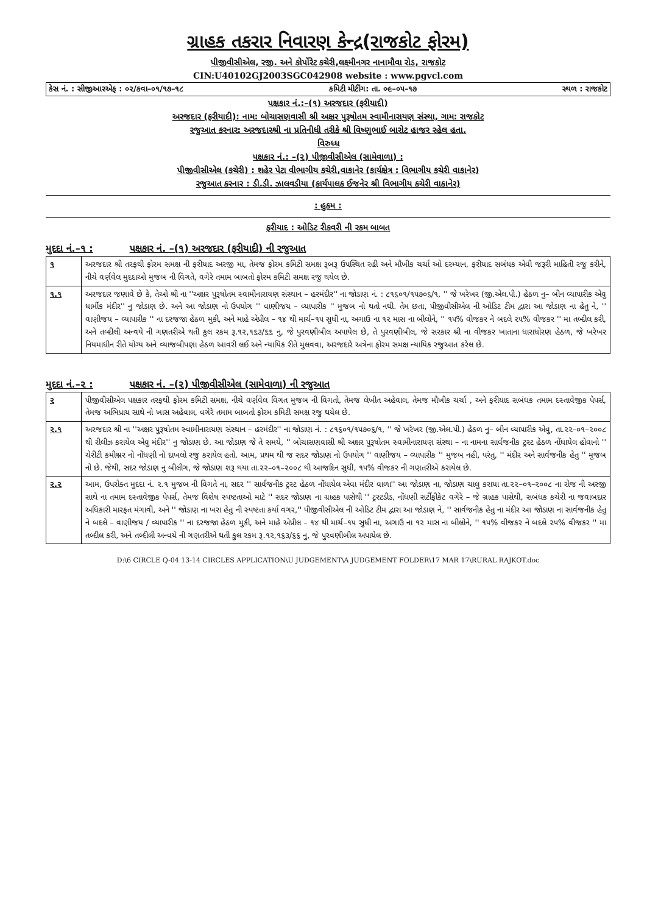ગ્રાહક તકરાર નિવારણ કેન્દ્ર(રાજકોટ ફોરમ)
પીજીવીસીએલ, રજી. અને કોર્પોરેટ કચેરી,લક્ષ્મીનગર નાનામૌવા રોડ, રાજકોટ
CIN:U40102GJ2003SGC042908 website : www.pgvcl.com
કેસ નં. : સીજીઆરએફ : ૦૨/કવા–૦૧/૧૭–૧૮ કમિટી મીટીંગ: તા. ૦૯–૦૫–૧૭ સ્થળ : રાજકોટ
પક્ષકાર નં.:–(૧) અરજદાર (ફરીયાદી)
અરજદાર (ફરીયાદી): નામ: બોચાસણવાસી શ્રી અક્ષર પુરૂષોતમ સ્વામીનારાયણ સંસ્થા, ગામ: રાજકોટ
રજુઆત કરનાર: અરજદારશ્રી ના પ્રતિનીધી તરીકે શ્રી વિષ્ણુભાઈ બારોટ હાજર રહેલ હતા.
વિરુધ્ધ
પક્ષકાર નં.: –(૨) પીજીવીસીએલ (સામેવાળા) :
પીજીવીસીએલ (કચેરી) : શહેર પેટા વીભાગીય કચેરી,વાકાનેર (કાર્યક્ષેત્ર : વિભાગીય કચેરી વાકાનેર)
રજુઆત કરનાર : ડી.ડી. ઝાલવડીયા (કાર્યપાલક ઈજનેર શ્રી વિભાગીય કચેરી વાકાનેર)
: હુકમ :
ફરીયાદ : ઓડિટ રીકવરી ની રકમ બાબત
મુદદા નં.–૧ : પક્ષકાર નં. –(૧) અરજદાર (ફરીયાદી) ની રજુઆત
| ૧ | અરજદાર શ્રી તરફથી ફોરમ સમક્ષ ની ફરીયાદ અરજી મા, તેમજ ફોરમ કમિટી સમક્ષ રૂબરૂ ઉપસ્થિત રહી અને મૌખીક ચર્ચા ઓ દરમ્યાન, ફરીયાદ સબંધક એવી જરૂરી માહિતી રજુ કરીને, નીચે વર્ણવેલ મુદદાઓ મુજબ ની વિગતે, વગેરે તમામ બાબતો ફોરમ કમિટી સમક્ષ રજુ થયેલ છે. |
| ૧.૧ | અરજદાર જણાવે છે કે, તેઓ શ્રી ના ''અક્ષર પુરૂષોતમ સ્વામીનારાયણ સંસ્થાન – હરમંદીર'' ના જોડાણ નં. : ૮૧૬૦૧/૧૫૭૦૬/૧, '' જે ખરેખર (જી.એલ.પી.) હેઠળ નુ– બીન વ્યાપારીક એવુ ધાર્મીક મંદીર'' નુ જોડાણ છે. અને આ જોડાણ નો ઉપયોગ '' વાણીજય – વ્યાપારીક '' મુજબ નો થતો નથી. તેમ છતા, પીજીવીસીએલ ની ઓડિટ ટીમ દ્વારા આ જોડાણ ના હેતુ ને, '' વાણીજય – વ્યાપારીક '' ના દરજજા હેઠળ મુકી, અને માહે એપ્રીલ – ૧૪ થી માર્ચ–૧૫ સુધી ના, અગાઉ ના ૧૨ માસ ના બીલોને, '' ૧૫% વીજકર ને બદલે ૨૫% વીજકર '' મા તબ્દીલ કરી, અને તબ્દીલી અન્વયે ની ગણતરીએ થતી કુલ રકમ રૂ.૧૨,૧૬૩/૬૬ નુ, જે પુરવણીબીલ અપાયેલ છે, તે પુરવણીબીલ, જે સરકાર શ્રી ના વીજકર ખાતાના ધારાધોરણ હેઠળ, જે ખરેખર નિયમાધીન રીતે યોગ્ય અને વ્યાજબીપણા હેઠળ આવરી લઈ અને ન્યાયિક રીતે મુલવવા, અરજદારે અત્રેના ફોરમ સમક્ષ ન્યાયિક રજુઆત કરેલ છે. |
મુદદા નં.–૨ : પક્ષકાર નં. –(૨) પીજીવીસીએલ (સામેવાળા) ની રજુઆત
| ૨ | પીજીવીસીએલ પક્ષકાર તરફથી ફોરમ કમિટી સમક્ષ, નીચે વર્ણવેલ વિગત મુજબ ની વિગતો, તેમજ લેખીત અહેવાલ, તેમજ મૌખીક ચર્ચા , અને ફરીયાદ સબંધક તમામ દસ્તાવેજીક પેપર્સ, તેમજ અભિપ્રાય સાથે નો ખાસ અહેવાલ, વગેરે તમામ બાબતો ફોરમ કમિટી સમક્ષ રજુ થયેલ છે. |
| ૨.૧ | અરજદાર શ્રી ના ''અક્ષર પુરૂષોતમ સ્વામીનારાયણ સંસ્થાન – હરમંદીર'' ના જોડાણ નં. : ૮૧૬૦૧/૧૫૭૦૬/૧, '' જે ખરેખર (જી.એલ.પી.) હેઠળ નુ– બીન વ્યાપારીક એવુ, તા.૨૨–૦૧–૨૦૦૮ થી રીલીઝ કરાયેલ એવુ મંદીર'' નુ જોડાણ છે. આ જોડાણ જે તે સમયે, '' બોચાસણવાસી શ્રી અક્ષર પુરૂષોતમ સ્વામીનારાયણ સંસ્થા – ના નામના સાર્વજનીક ટ્રસ્ટ હેઠળ નોંધાયેલ હોવાનો '' ચેરીટી કમીશ્નર નો નોંધણી નો દાખલો રજુ કરાયેલ હતો. આમ, પ્રથમ થી જ સદર જોડાણ નો ઉપયોગ '' વાણીજય – વ્યાપારીક '' મુજબ નહી, પરંતુ, '' મંદીર અને સાર્વજનીક હેતુ '' મુજબ નો છે. જેથી, સદર જોડાણ નુ બીલીગ, જે જોડાણ શરૂ થયા તા.૨૨–૦૧–૨૦૦૮ થી આજદિન સુધી, ૧૫% વીજકર ની ગણતરીએ કરાયેલ છે. |
| ૨.૨ | આમ, ઉપરોક્ત મુદદા નં. ૨.૧ મુજબ ની વિગતે ના, સદર '' સાર્વજનીક ટ્રસ્ટ હેઠળ નોંધાયેલ એવા મંદીર વાળા'' આ જોડાણ ના, જોડાણ ચાલુ કરાયા તા.૨૨–૦૧–૨૦૦૮ ના રોજ ની અરજી સાથે ના તમામ દસ્તાવેજીક પેપર્સ, તેમજ વિશેષ સ્પષ્ટતાઓ માટે '' સદર જોડાણ ના ગ્રાહક પાસેથી '' ટ્રસ્ટડીડ, નોંધણી સર્ટીફીકેટ વગેરે – જે ગ્રાહક પાસેથી, સબંધક કચેરી ના જવાબદાર અધિકારી મારફત મંગાવી, અને '' જોડાણ ના ખરા હેતુ ની સ્પષ્ટતા કર્યા વગર,'' પીજીવીસીએલ ની ઓડિટ ટીમ દ્વારા આ જોડાણ ને, '' સાર્વજનીક હેતુ ના મંદીર આ જોડાણ ના સાર્વજનીક હેતુ ને બદલે – વાણીજય / વ્યાપારીક '' ના દરજજા હેઠળ મુકી, અને માહે એપ્રીલ – ૧૪ થી માર્ચ–૧૫ સુધી ના, અગાઉ ના ૧૨ માસ ના બીલોને, '' ૧૫% વીજકર ને બદલે ૨૫% વીજકર '' મા તબ્દીલ કરી, અને તબ્દીલી અન્વયે ની ગણતરીએ થતી કુલ રકમ રૂ.૧૨,૧૬૩/૬૬ નુ, જે પુરવણીબીલ અપાયેલ છે. |
D:\6 CIRCLE Q-04 13-14 CIRCLES APPLICATION\U JUDGEMENT\A JUDGEMENT FOLDER\17 MAR 17\RURAL RAJKOT.doc